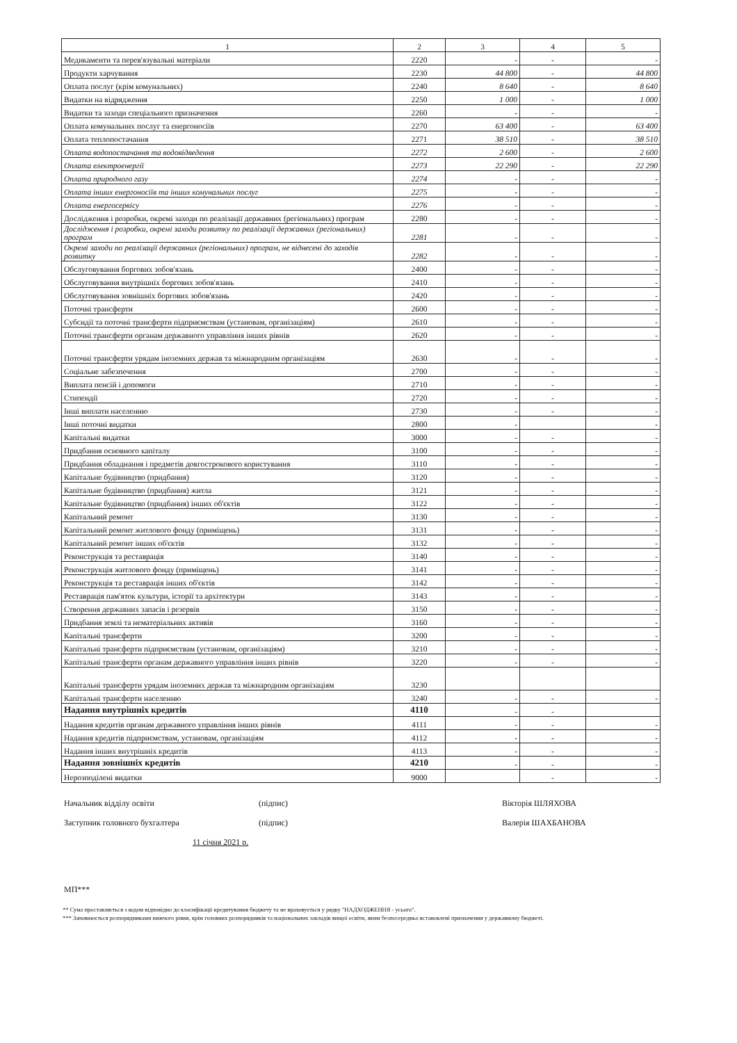| 1 | 2 | 3 | 4 | 5 |
| --- | --- | --- | --- | --- |
| Медикаменти та перев'язувальні матеріали | 2220 | - | - | - |
| Продукти харчування | 2230 | 44 800 | - | 44 800 |
| Оплата послуг (крім комунальних) | 2240 | 8 640 | - | 8 640 |
| Видатки на відрядження | 2250 | 1 000 | - | 1 000 |
| Видатки та заходи спеціального призначення | 2260 | - | - | - |
| Оплата комунальних послуг та енергоносіїв | 2270 | 63 400 | - | 63 400 |
| Оплата теплопостачання | 2271 | 38 510 | - | 38 510 |
| Оплата водопостачання та водовідведення | 2272 | 2 600 | - | 2 600 |
| Оплата електроенергії | 2273 | 22 290 | - | 22 290 |
| Оплата природного газу | 2274 | - | - | - |
| Оплата інших енергоносіїв та інших комунальних послуг | 2275 | - | - | - |
| Оплата енергосервісу | 2276 | - | - | - |
| Дослідження і розробки, окремі заходи по реалізації державних (регіональних) програм | 2280 | - | - | - |
| Дослідження і розробки, окремі заходи розвитку по реалізації державних (регіональних) програм | 2281 | - | - | - |
| Окремі заходи по реалізації державних (регіональних) програм, не віднесені до заходів розвитку | 2282 | - | - | - |
| Обслуговування боргових зобов'язань | 2400 | - | - | - |
| Обслуговування внутрішніх боргових зобов'язань | 2410 | - | - | - |
| Обслуговування зовнішніх боргових зобов'язань | 2420 | - | - | - |
| Поточні трансферти | 2600 | - | - | - |
| Субсидії та поточні трансферти підприємствам (установам, організаціям) | 2610 | - | - | - |
| Поточні трансферти органам державного управління інших рівнів | 2620 | - | - | - |
| Поточні трансферти урядам іноземних держав та міжнародним організаціям | 2630 | - | - | - |
| Соціальне забезпечення | 2700 | - | - | - |
| Виплата пенсій і допомоги | 2710 | - | - | - |
| Стипендії | 2720 | - | - | - |
| Інші виплати населенню | 2730 | - | - | - |
| Інші поточні видатки | 2800 | - | | - |
| Капітальні видатки | 3000 | - | - | - |
| Придбання основного капіталу | 3100 | - | - | - |
| Придбання обладнання і предметів довгострокового користування | 3110 | - | - | - |
| Капітальне будівництво (придбання) | 3120 | - | - | - |
| Капітальне будівництво (придбання) житла | 3121 | - | - | - |
| Капітальне будівництво (придбання) інших об'єктів | 3122 | - | - | - |
| Капітальний ремонт | 3130 | - | - | - |
| Капітальний ремонт житлового фонду (приміщень) | 3131 | - | - | - |
| Капітальний ремонт інших об'єктів | 3132 | - | - | - |
| Реконструкція та реставрація | 3140 | - | - | - |
| Реконструкція житлового фонду (приміщень) | 3141 | - | - | - |
| Реконструкція та реставрація інших об'єктів | 3142 | - | - | - |
| Реставрація пам'яток культури, історії та архітектури | 3143 | - | - | - |
| Створення державних запасів і резервів | 3150 | - | - | - |
| Придбання землі та нематеріальних активів | 3160 | - | - | - |
| Капітальні трансферти | 3200 | - | - | - |
| Капітальні трансферти підприємствам (установам, організаціям) | 3210 | - | - | - |
| Капітальні трансферти органам державного управління інших рівнів | 3220 | - | - | - |
| Капітальні трансферти урядам іноземних держав та міжнародним організаціям | 3230 | | | |
| Капітальні трансферти населенню | 3240 | - | - | - |
| Надання внутрішніх кредитів | 4110 | - | - | |
| Надання кредитів органам державного управління інших рівнів | 4111 | - | - | - |
| Надання кредитів підприємствам, установам, організаціям | 4112 | - | - | - |
| Надання інших внутрішніх кредитів | 4113 | - | - | - |
| Надання зовнішніх кредитів | 4210 | - | - | - |
| Нерозподілені видатки | 9000 | | - | - |
Начальник відділу освіти (підпис) Вікторія ШЛЯХОВА
Заступник головного бухгалтера (підпис) Валерія ШАХБАНОВА
11 січня 2021 р.
МП***
** Сума проставляється з кодом відповідно до класифікації кредитування бюджету та не враховується у рядку "НАДХОДЖЕННЯ - усього".
*** Заповнюється розпорядниками нижчого рівня, крім головних розпорядників та національних закладів вищої освіти, яким безпосередньо встановлені призначення у державному бюджеті.